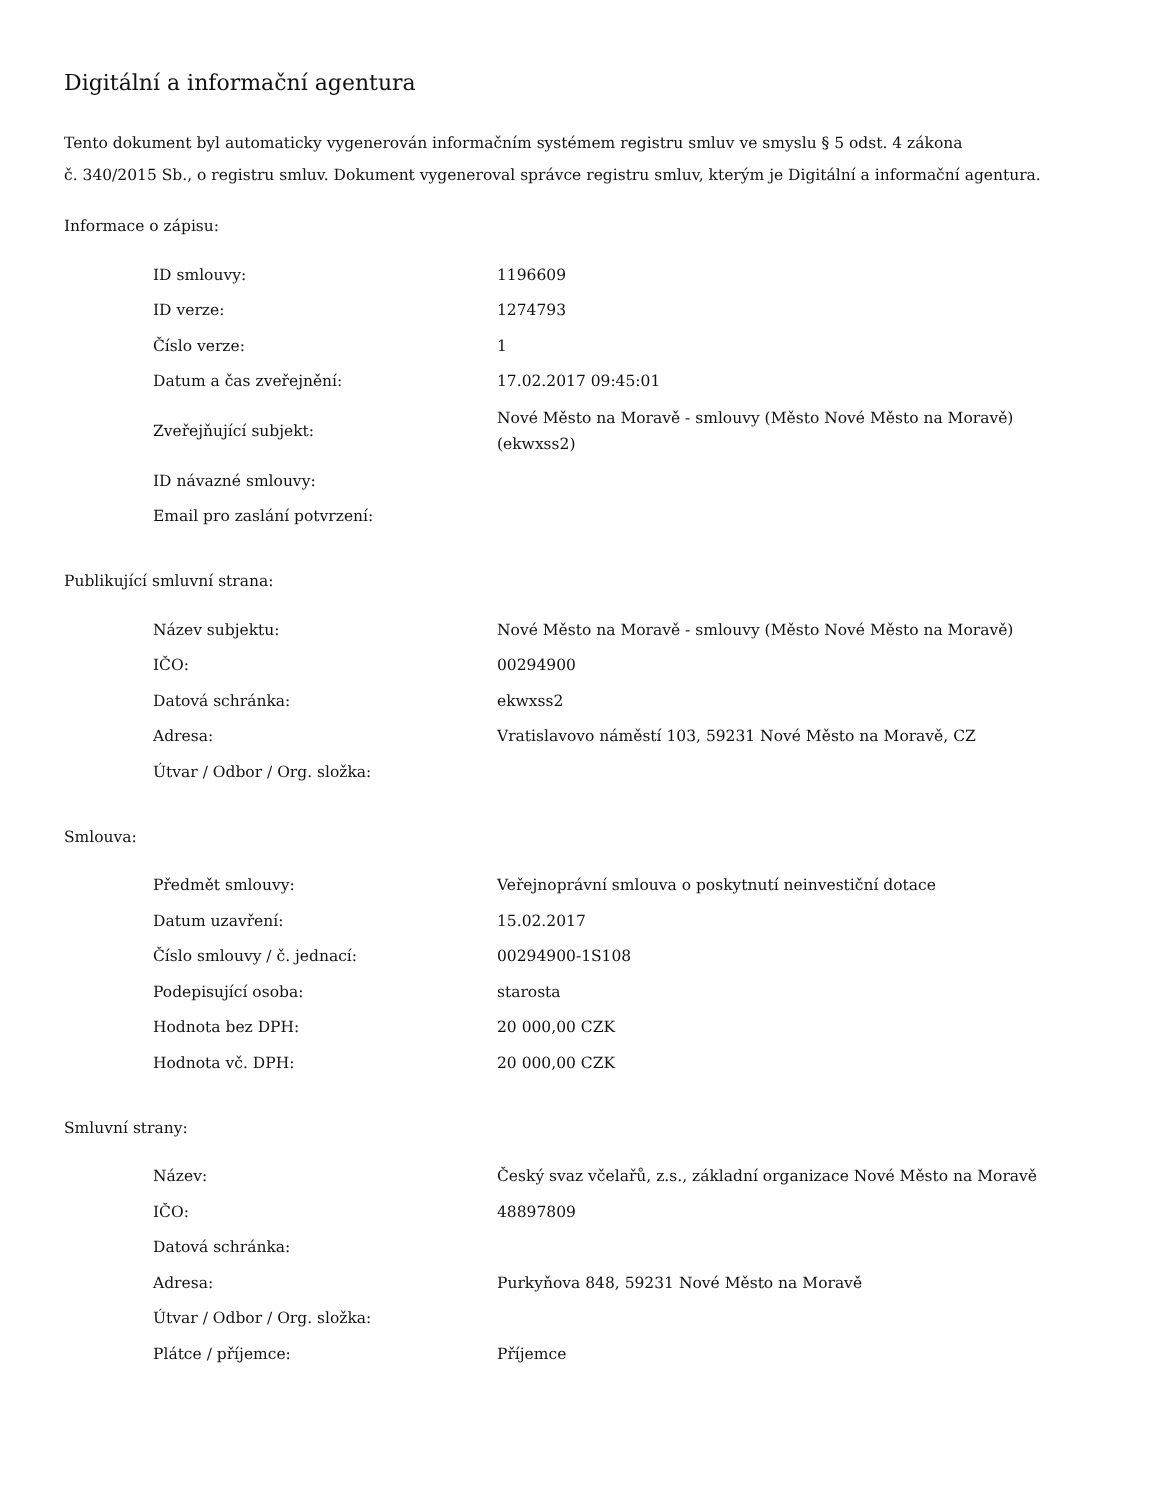Digitální a informační agentura
Tento dokument byl automaticky vygenerován informačním systémem registru smluv ve smyslu § 5 odst. 4 zákona
č. 340/2015 Sb., o registru smluv. Dokument vygeneroval správce registru smluv, kterým je Digitální a informační agentura.
Informace o zápisu:
| ID smlouvy: | 1196609 |
| ID verze: | 1274793 |
| Číslo verze: | 1 |
| Datum a čas zveřejnění: | 17.02.2017 09:45:01 |
| Zveřejňující subjekt: | Nové Město na Moravě - smlouvy (Město Nové Město na Moravě) (ekwxss2) |
| ID návazné smlouvy: | |
| Email pro zaslání potvrzení: | |
Publikující smluvní strana:
| Název subjektu: | Nové Město na Moravě - smlouvy (Město Nové Město na Moravě) |
| IČO: | 00294900 |
| Datová schránka: | ekwxss2 |
| Adresa: | Vratislavovo náměstí 103, 59231 Nové Město na Moravě, CZ |
| Útvar / Odbor / Org. složka: | |
Smlouva:
| Předmět smlouvy: | Veřejnoprávní smlouva o poskytnutí neinvestiční dotace |
| Datum uzavření: | 15.02.2017 |
| Číslo smlouvy / č. jednací: | 00294900-1S108 |
| Podepisující osoba: | starosta |
| Hodnota bez DPH: | 20 000,00 CZK |
| Hodnota vč. DPH: | 20 000,00 CZK |
Smluvní strany:
| Název: | Český svaz včelařů, z.s., základní organizace Nové Město na Moravě |
| IČO: | 48897809 |
| Datová schránka: | |
| Adresa: | Purkyňova 848, 59231 Nové Město na Moravě |
| Útvar / Odbor / Org. složka: | |
| Plátce / příjemce: | Příjemce |